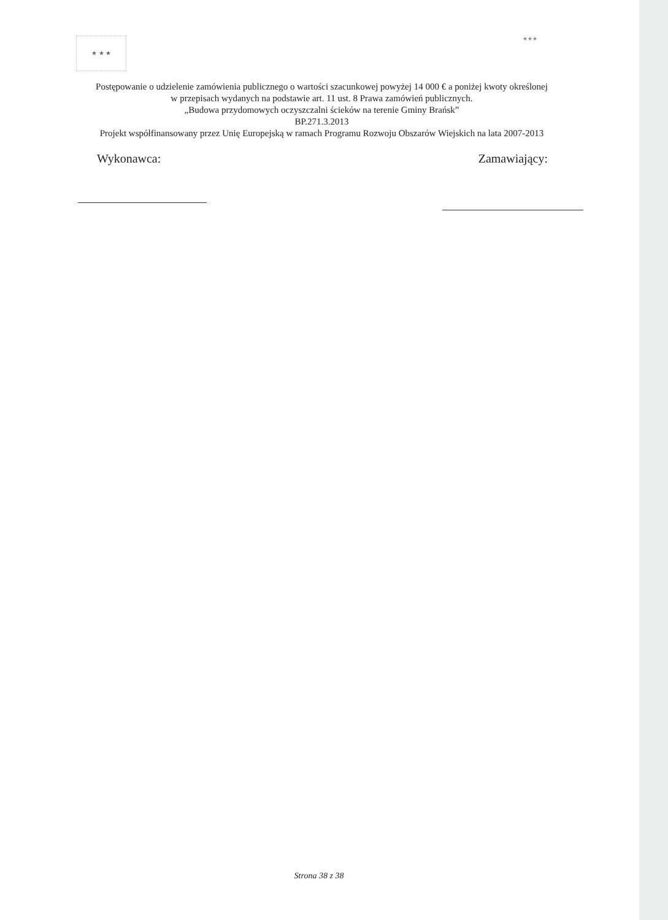★ ★ ★
★★★
Postępowanie o udzielenie zamówienia publicznego o wartości szacunkowej powyżej 14 000 € a poniżej kwoty określonej
w przepisach wydanych na podstawie art. 11 ust. 8 Prawa zamówień publicznych.
„Budowa przydomowych oczyszczalni ścieków na terenie Gminy Brańsk”
BP.271.3.2013
Projekt współfinansowany przez Unię Europejską w ramach Programu Rozwoju Obszarów Wiejskich na lata 2007-2013
Wykonawca: Zamawiający:
Strona 38 z 38